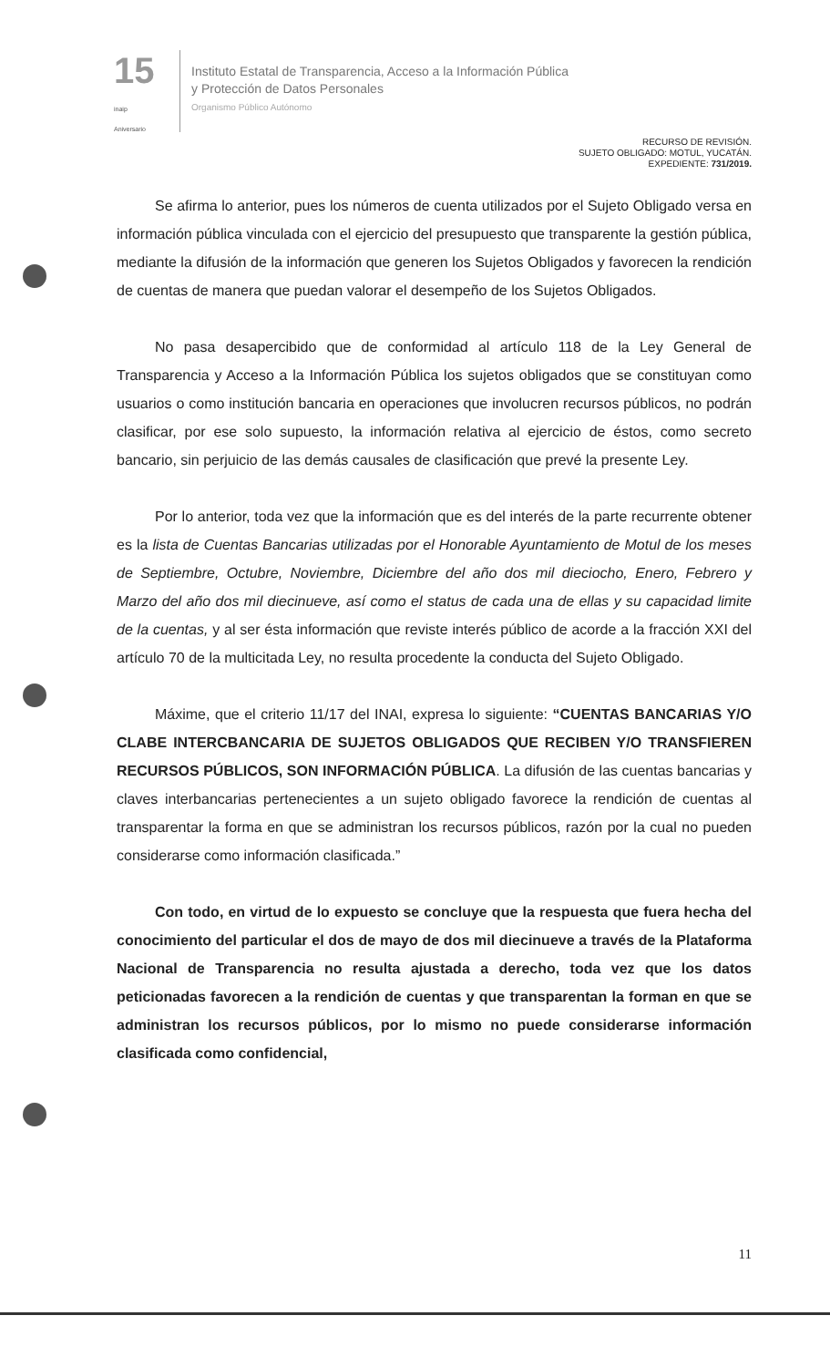15
inaip
Aniversario
Instituto Estatal de Transparencia, Acceso a la Información Pública
y Protección de Datos Personales
Organismo Público Autónomo
RECURSO DE REVISIÓN.
SUJETO OBLIGADO: MOTUL, YUCATÁN.
EXPEDIENTE: 731/2019.
Se afirma lo anterior, pues los números de cuenta utilizados por el Sujeto Obligado versa en información pública vinculada con el ejercicio del presupuesto que transparente la gestión pública, mediante la difusión de la información que generen los Sujetos Obligados y favorecen la rendición de cuentas de manera que puedan valorar el desempeño de los Sujetos Obligados.
No pasa desapercibido que de conformidad al artículo 118 de la Ley General de Transparencia y Acceso a la Información Pública los sujetos obligados que se constituyan como usuarios o como institución bancaria en operaciones que involucren recursos públicos, no podrán clasificar, por ese solo supuesto, la información relativa al ejercicio de éstos, como secreto bancario, sin perjuicio de las demás causales de clasificación que prevé la presente Ley.
Por lo anterior, toda vez que la información que es del interés de la parte recurrente obtener es la lista de Cuentas Bancarias utilizadas por el Honorable Ayuntamiento de Motul de los meses de Septiembre, Octubre, Noviembre, Diciembre del año dos mil dieciocho, Enero, Febrero y Marzo del año dos mil diecinueve, así como el status de cada una de ellas y su capacidad limite de la cuentas, y al ser ésta información que reviste interés público de acorde a la fracción XXI del artículo 70 de la multicitada Ley, no resulta procedente la conducta del Sujeto Obligado.
Máxime, que el criterio 11/17 del INAI, expresa lo siguiente: “CUENTAS BANCARIAS Y/O CLABE INTERCBANCARIA DE SUJETOS OBLIGADOS QUE RECIBEN Y/O TRANSFIEREN RECURSOS PÚBLICOS, SON INFORMACIÓN PÚBLICA. La difusión de las cuentas bancarias y claves interbancarias pertenecientes a un sujeto obligado favorece la rendición de cuentas al transparentar la forma en que se administran los recursos públicos, razón por la cual no pueden considerarse como información clasificada.”
Con todo, en virtud de lo expuesto se concluye que la respuesta que fuera hecha del conocimiento del particular el dos de mayo de dos mil diecinueve a través de la Plataforma Nacional de Transparencia no resulta ajustada a derecho, toda vez que los datos peticionadas favorecen a la rendición de cuentas y que transparentan la forman en que se administran los recursos públicos, por lo mismo no puede considerarse información clasificada como confidencial,
11